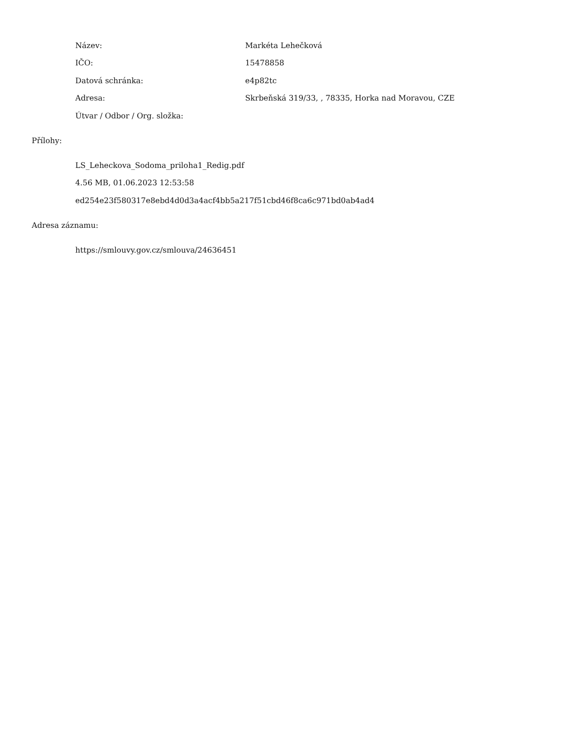| Název: | Markéta Lehečková |
| IČO: | 15478858 |
| Datová schránka: | e4p82tc |
| Adresa: | Skrbeňská 319/33, , 78335, Horka nad Moravou, CZE |
| Útvar / Odbor / Org. složka: | |
Přílohy:
LS_Leheckova_Sodoma_priloha1_Redig.pdf
4.56 MB, 01.06.2023 12:53:58
ed254e23f580317e8ebd4d0d3a4acf4bb5a217f51cbd46f8ca6c971bd0ab4ad4
Adresa záznamu:
https://smlouvy.gov.cz/smlouva/24636451